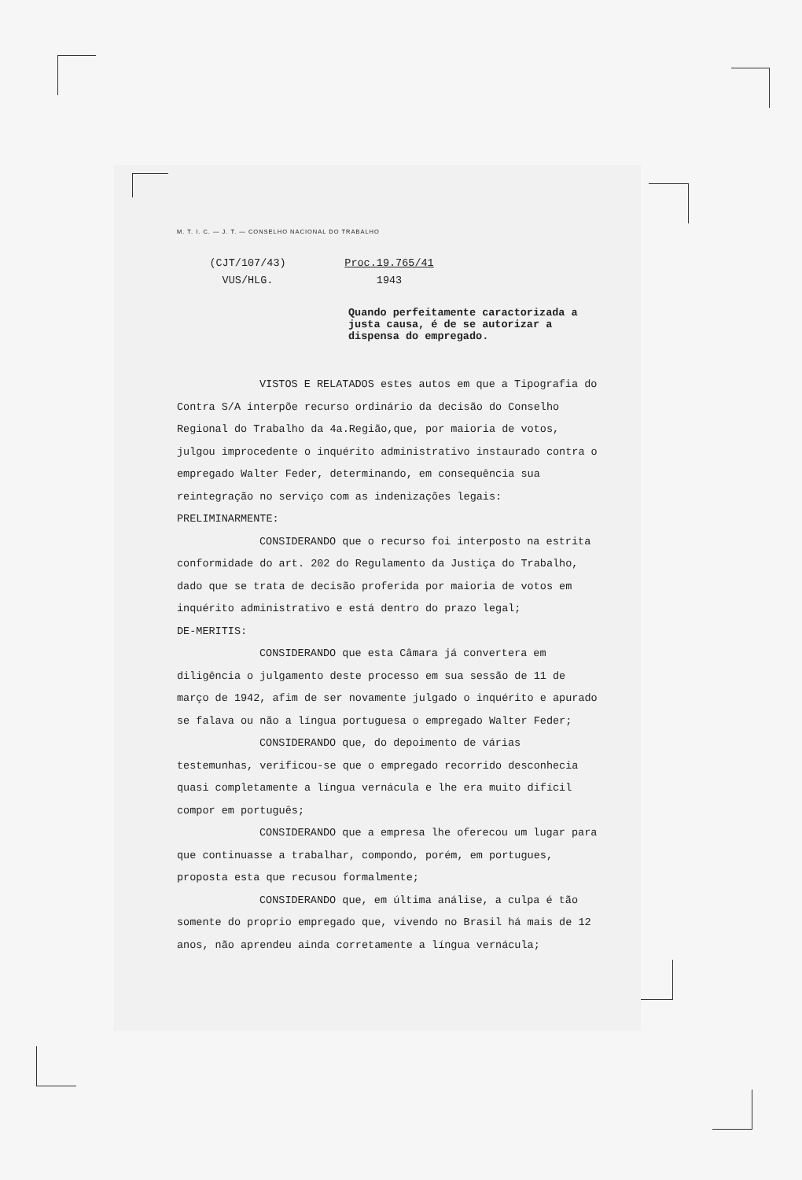M. T. I. C. — J. T. — CONSELHO NACIONAL DO TRABALHO
(CJT/107/43)
VUS/HLG.
Proc.19.765/41
1943
Quando perfeitamente caractorizada a justa causa, é de se autorizar a dispensa do empregado.
VISTOS E RELATADOS estes autos em que a Tipografia do Contra S/A interpõe recurso ordinário da decisão do Conselho Regional do Trabalho da 4a.Região,que, por maioria de votos, julgou improcedente o inquérito administrativo instaurado contra o empregado Walter Feder, determinando, em consequência sua reintegração no serviço com as indenizações legais:
PRELIMINARMENTE:
CONSIDERANDO que o recurso foi interposto na estrita conformidade do art. 202 do Regulamento da Justiça do Trabalho, dado que se trata de decisão proferida por maioria de votos em inquérito administrativo e está dentro do prazo legal;
DE-MERITIS:
CONSIDERANDO que esta Câmara já convertera em diligência o julgamento deste processo em sua sessão de 11 de março de 1942, afim de ser novamente julgado o inquérito e apurado se falava ou não a língua portuguesa o empregado Walter Feder;
CONSIDERANDO que, do depoimento de várias testemunhas, verificou-se que o empregado recorrido desconhecia quasi completamente a língua vernácula e lhe era muito difícil compor em português;
CONSIDERANDO que a empresa lhe oferecou um lugar para que continuasse a trabalhar, compondo, porém, em portugues, proposta esta que recusou formalmente;
CONSIDERANDO que, em última análise, a culpa é tão somente do proprio empregado que, vivendo no Brasil há mais de 12 anos, não aprendeu ainda corretamente a língua vernácula;